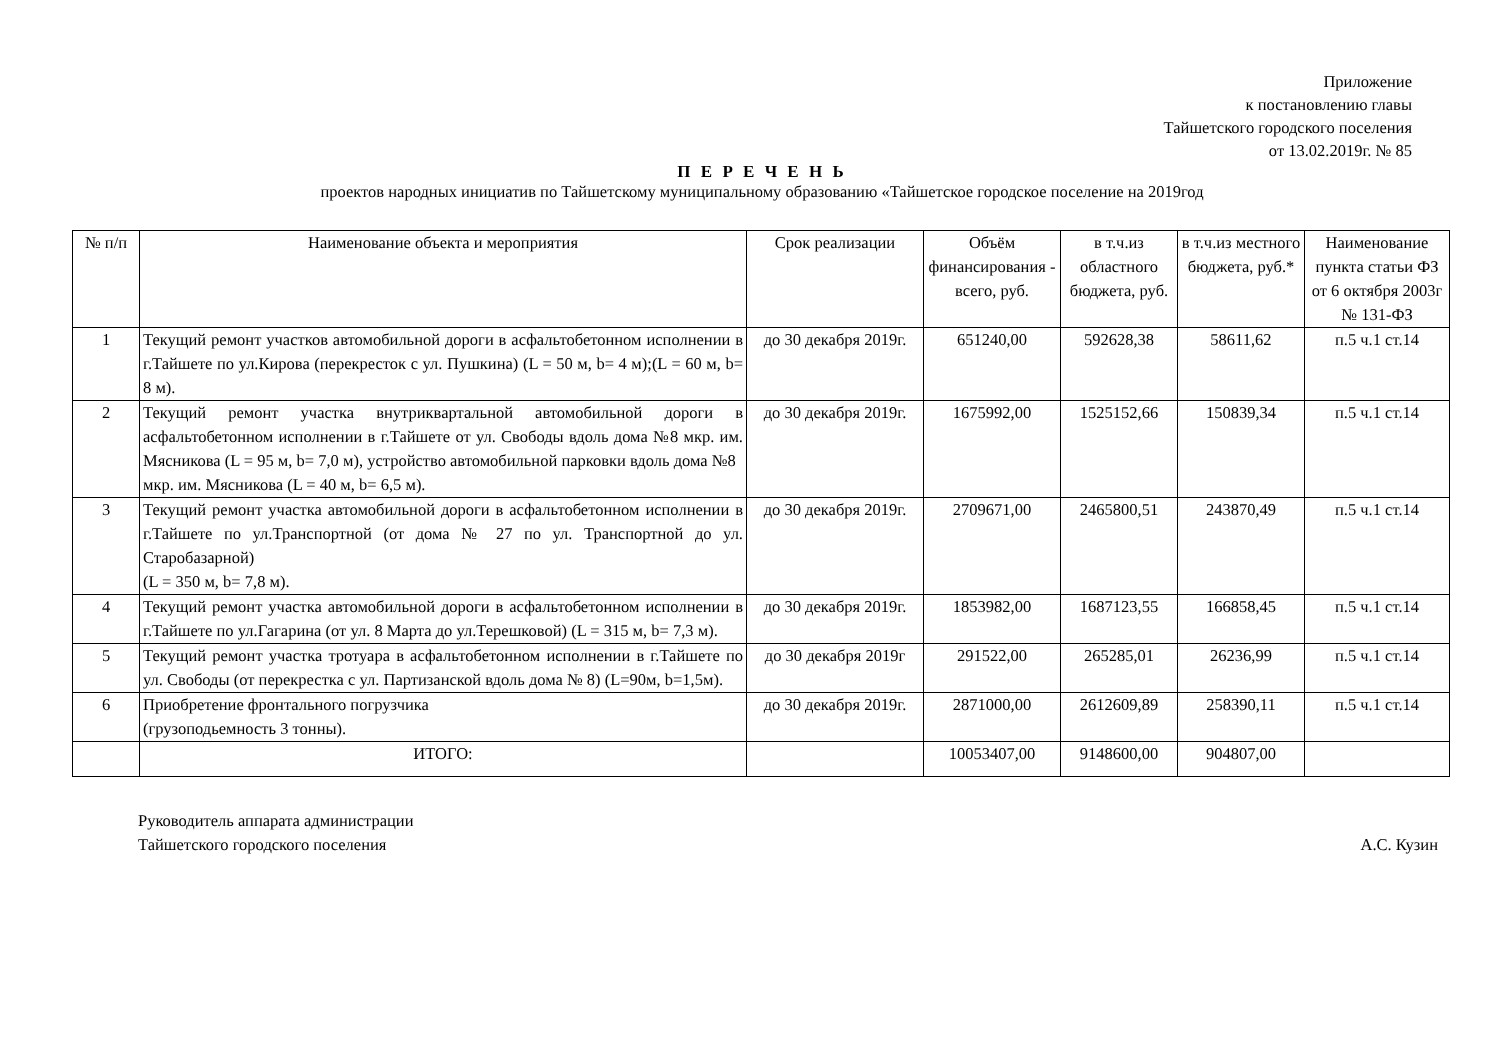Приложение
к постановлению главы
Тайшетского городского поселения
от 13.02.2019г. № 85
П Е Р Е Ч Е Н Ь
проектов народных инициатив по Тайшетскому муниципальному образованию «Тайшетское городское поселение на 2019год
| № п/п | Наименование объекта и мероприятия | Срок реализации | Объём финансирования - всего, руб. | в т.ч.из областного бюджета, руб. | в т.ч.из местного бюджета, руб.* | Наименование пункта статьи ФЗ от 6 октября 2003г № 131-ФЗ |
| --- | --- | --- | --- | --- | --- | --- |
| 1 | Текущий ремонт участков автомобильной дороги в асфальтобетонном исполнении в г.Тайшете по ул.Кирова (перекресток с ул. Пушкина) (L = 50 м, b= 4 м);(L = 60 м, b= 8 м). | до 30 декабря 2019г. | 651240,00 | 592628,38 | 58611,62 | п.5 ч.1 ст.14 |
| 2 | Текущий ремонт участка внутриквартальной автомобильной дороги в асфальтобетонном исполнении в г.Тайшете от ул. Свободы вдоль дома №8 мкр. им. Мясникова (L = 95 м, b= 7,0 м), устройство автомобильной парковки вдоль дома №8 мкр. им. Мясникова (L = 40 м, b= 6,5 м). | до 30 декабря 2019г. | 1675992,00 | 1525152,66 | 150839,34 | п.5 ч.1 ст.14 |
| 3 | Текущий ремонт участка автомобильной дороги в асфальтобетонном исполнении в г.Тайшете по ул.Транспортной (от дома № 27 по ул. Транспортной до ул. Старобазарной) (L = 350 м, b= 7,8 м). | до 30 декабря 2019г. | 2709671,00 | 2465800,51 | 243870,49 | п.5 ч.1 ст.14 |
| 4 | Текущий ремонт участка автомобильной дороги в асфальтобетонном исполнении в г.Тайшете по ул.Гагарина (от ул. 8 Марта до ул.Терешковой) (L = 315 м, b= 7,3 м). | до 30 декабря 2019г. | 1853982,00 | 1687123,55 | 166858,45 | п.5 ч.1 ст.14 |
| 5 | Текущий ремонт участка тротуара в асфальтобетонном исполнении в г.Тайшете по ул. Свободы (от перекрестка с ул. Партизанской вдоль дома № 8) (L=90м, b=1,5м). | до 30 декабря 2019г | 291522,00 | 265285,01 | 26236,99 | п.5 ч.1 ст.14 |
| 6 | Приобретение фронтального погрузчика (грузоподьемность 3 тонны). | до 30 декабря 2019г. | 2871000,00 | 2612609,89 | 258390,11 | п.5 ч.1 ст.14 |
| | ИТОГО: | | 10053407,00 | 9148600,00 | 904807,00 | |
Руководитель аппарата администрации
Тайшетского городского поселения
А.С. Кузин